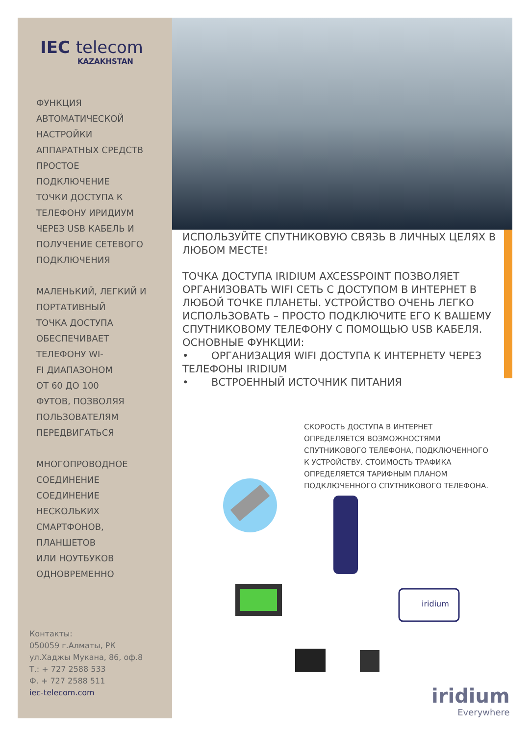IEC telecom
KAZAKHSTAN
ФУНКЦИЯ
АВТОМАТИЧЕСКОЙ
НАСТРОЙКИ
АППАРАТНЫХ СРЕДСТВ
ПРОСТОЕ
ПОДКЛЮЧЕНИЕ
ТОЧКИ ДОСТУПА К
ТЕЛЕФОНУ ИРИДИУМ
ЧЕРЕЗ USB КАБЕЛЬ И
ПОЛУЧЕНИЕ СЕТЕВОГО
ПОДКЛЮЧЕНИЯ
МАЛЕНЬКИЙ, ЛЕГКИЙ И
ПОРТАТИВНЫЙ
ТОЧКА ДОСТУПА
ОБЕСПЕЧИВАЕТ
ТЕЛЕФОНУ WI-
FI ДИАПАЗОНОМ
ОТ 60 ДО 100
ФУТОВ, ПОЗВОЛЯЯ
ПОЛЬЗОВАТЕЛЯМ
ПЕРЕДВИГАТЬСЯ
МНОГОПРОВОДНОЕ
СОЕДИНЕНИЕ
СОЕДИНЕНИЕ
НЕСКОЛЬКИХ
СМАРТФОНОВ,
ПЛАНШЕТОВ
ИЛИ НОУТБУКОВ
ОДНОВРЕМЕННО
Контакты:
050059 г.Алматы, РК
ул.Хаджы Мукана, 86, оф.8
Т.: + 727 2588 533
Ф. + 727 2588 511
iec-telecom.com
ИСПОЛЬЗУЙТЕ СПУТНИКОВУЮ СВЯЗЬ В ЛИЧНЫХ ЦЕЛЯХ В ЛЮБОМ МЕСТЕ!
ТОЧКА ДОСТУПА IRIDIUM AXCESSPOINT ПОЗВОЛЯЕТ ОРГАНИЗОВАТЬ WIFI СЕТЬ С ДОСТУПОМ В ИНТЕРНЕТ В ЛЮБОЙ ТОЧКЕ ПЛАНЕТЫ. УСТРОЙСТВО ОЧЕНЬ ЛЕГКО ИСПОЛЬЗОВАТЬ – ПРОСТО ПОДКЛЮЧИТЕ ЕГО К ВАШЕМУ СПУТНИКОВОМУ ТЕЛЕФОНУ С ПОМОЩЬЮ USB КАБЕЛЯ.
ОСНОВНЫЕ ФУНКЦИИ:
• ОРГАНИЗАЦИЯ WIFI ДОСТУПА К ИНТЕРНЕТУ ЧЕРЕЗ ТЕЛЕФОНЫ IRIDIUM
• ВСТРОЕННЫЙ ИСТОЧНИК ПИТАНИЯ
СКОРОСТЬ ДОСТУПА В ИНТЕРНЕТ ОПРЕДЕЛЯЕТСЯ ВОЗМОЖНОСТЯМИ СПУТНИКОВОГО ТЕЛЕФОНА, ПОДКЛЮЧЕННОГО К УСТРОЙСТВУ. СТОИМОСТЬ ТРАФИКА ОПРЕДЕЛЯЕТСЯ ТАРИФНЫМ ПЛАНОМ ПОДКЛЮЧЕННОГО СПУТНИКОВОГО ТЕЛЕФОНА.
iridium
iridium
Everywhere